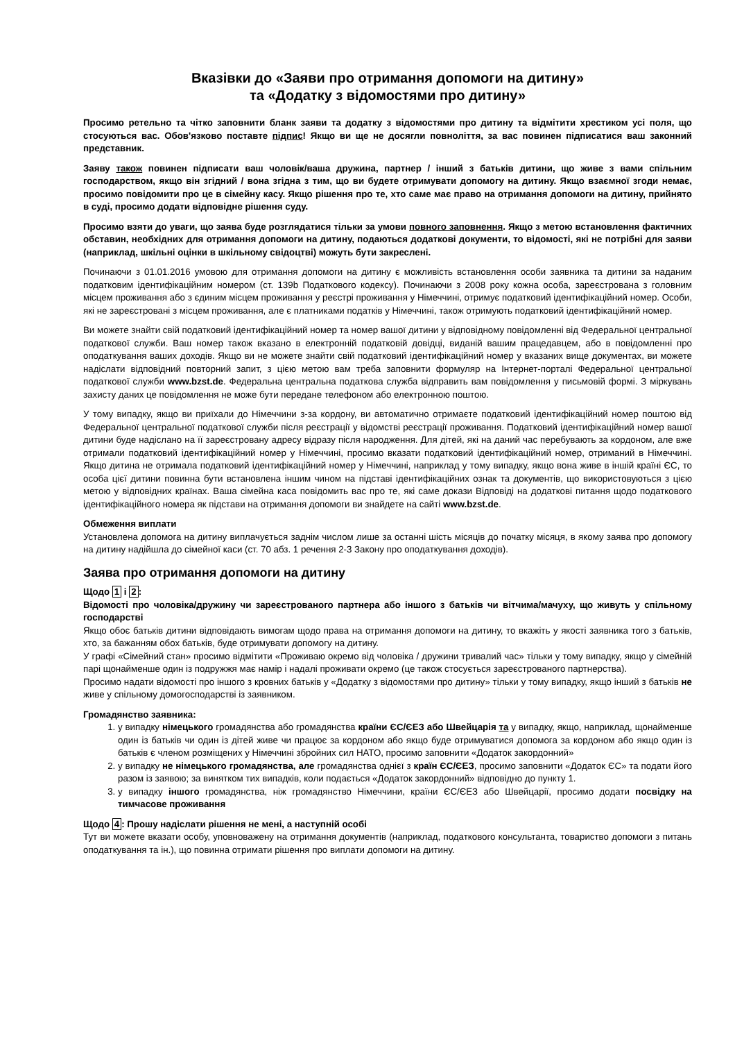Вказівки до «Заяви про отримання допомоги на дитину»
та «Додатку з відомостями про дитину»
Просимо ретельно та чітко заповнити бланк заяви та додатку з відомостями про дитину та відмітити хрестиком усі поля, що стосуються вас. Обов'язково поставте підпис! Якщо ви ще не досягли повноліття, за вас повинен підписатися ваш законний представник.
Заяву також повинен підписати ваш чоловік/ваша дружина, партнер / інший з батьків дитини, що живе з вами спільним господарством, якщо він згідний / вона згідна з тим, що ви будете отримувати допомогу на дитину. Якщо взаємної згоди немає, просимо повідомити про це в сімейну касу. Якщо рішення про те, хто саме має право на отримання допомоги на дитину, прийнято в суді, просимо додати відповідне рішення суду.
Просимо взяти до уваги, що заява буде розглядатися тільки за умови повного заповнення. Якщо з метою встановлення фактичних обставин, необхідних для отримання допомоги на дитину, подаються додаткові документи, то відомості, які не потрібні для заяви (наприклад, шкільні оцінки в шкільному свідоцтві) можуть бути закреслені.
Починаючи з 01.01.2016 умовою для отримання допомоги на дитину є можливість встановлення особи заявника та дитини за наданим податковим ідентифікаційним номером (ст. 139b Податкового кодексу). Починаючи з 2008 року кожна особа, зареєстрована з головним місцем проживання або з єдиним місцем проживання у реєстрі проживання у Німеччині, отримує податковий ідентифікаційний номер. Особи, які не зареєстровані з місцем проживання, але є платниками податків у Німеччині, також отримують податковий ідентифікаційний номер.
Ви можете знайти свій податковий ідентифікаційний номер та номер вашої дитини у відповідному повідомленні від Федеральної центральної податкової служби. Ваш номер також вказано в електронній податковій довідці, виданій вашим працедавцем, або в повідомленні про оподаткування ваших доходів. Якщо ви не можете знайти свій податковий ідентифікаційний номер у вказаних вище документах, ви можете надіслати відповідний повторний запит, з цією метою вам треба заповнити формуляр на Інтернет-порталі Федеральної центральної податкової служби www.bzst.de. Федеральна центральна податкова служба відправить вам повідомлення у письмовій формі. З міркувань захисту даних це повідомлення не може бути передане телефоном або електронною поштою.
У тому випадку, якщо ви приїхали до Німеччини з-за кордону, ви автоматично отримаєте податковий ідентифікаційний номер поштою від Федеральної центральної податкової служби після реєстрації у відомстві реєстрації проживання. Податковий ідентифікаційний номер вашої дитини буде надіслано на її зареєстровану адресу відразу після народження. Для дітей, які на даний час перебувають за кордоном, але вже отримали податковий ідентифікаційний номер у Німеччині, просимо вказати податковий ідентифікаційний номер, отриманий в Німеччині. Якщо дитина не отримала податковий ідентифікаційний номер у Німеччині, наприклад у тому випадку, якщо вона живе в іншій країні ЄС, то особа цієї дитини повинна бути встановлена іншим чином на підставі ідентифікаційних ознак та документів, що використовуються з цією метою у відповідних країнах. Ваша сімейна каса повідомить вас про те, які саме докази Відповіді на додаткові питання щодо податкового ідентифікаційного номера як підстави на отримання допомоги ви знайдете на сайті www.bzst.de.
Обмеження виплати
Установлена допомога на дитину виплачується заднім числом лише за останні шість місяців до початку місяця, в якому заява про допомогу на дитину надійшла до сімейної каси (ст. 70 абз. 1 речення 2-3 Закону про оподаткування доходів).
Заява про отримання допомоги на дитину
Щодо 1 і 2:
Відомості про чоловіка/дружину чи зареєстрованого партнера або іншого з батьків чи вітчима/мачуху, що живуть у спільному господарстві
Якщо обоє батьків дитини відповідають вимогам щодо права на отримання допомоги на дитину, то вкажіть у якості заявника того з батьків, хто, за бажанням обох батьків, буде отримувати допомогу на дитину.
У графі «Сімейний стан» просимо відмітити «Проживаю окремо від чоловіка / дружини тривалий час» тільки у тому випадку, якщо у сімейній парі щонайменше один із подружжя має намір і надалі проживати окремо (це також стосується зареєстрованого партнерства).
Просимо надати відомості про іншого з кровних батьків у «Додатку з відомостями про дитину» тільки у тому випадку, якщо інший з батьків не живе у спільному домогосподарстві із заявником.
Громадянство заявника:
1. у випадку німецького громадянства або громадянства країни ЄС/ЄЕЗ або Швейцарія та у випадку, якщо, наприклад, щонайменше один із батьків чи один із дітей живе чи працює за кордоном або якщо буде отримуватися допомога за кордоном або якщо один із батьків є членом розміщених у Німеччині збройних сил НАТО, просимо заповнити «Додаток закордонний»
2. у випадку не німецького громадянства, але громадянства однієї з країн ЄС/ЄЕЗ, просимо заповнити «Додаток ЄС» та подати його разом із заявою; за винятком тих випадків, коли подається «Додаток закордонний» відповідно до пункту 1.
3. у випадку іншого громадянства, ніж громадянство Німеччини, країни ЄС/ЄЕЗ або Швейцарії, просимо додати посвідку на тимчасове проживання
Щодо 4: Прошу надіслати рішення не мені, а наступній особі
Тут ви можете вказати особу, уповноважену на отримання документів (наприклад, податкового консультанта, товариство допомоги з питань оподаткування та ін.), що повинна отримати рішення про виплати допомоги на дитину.